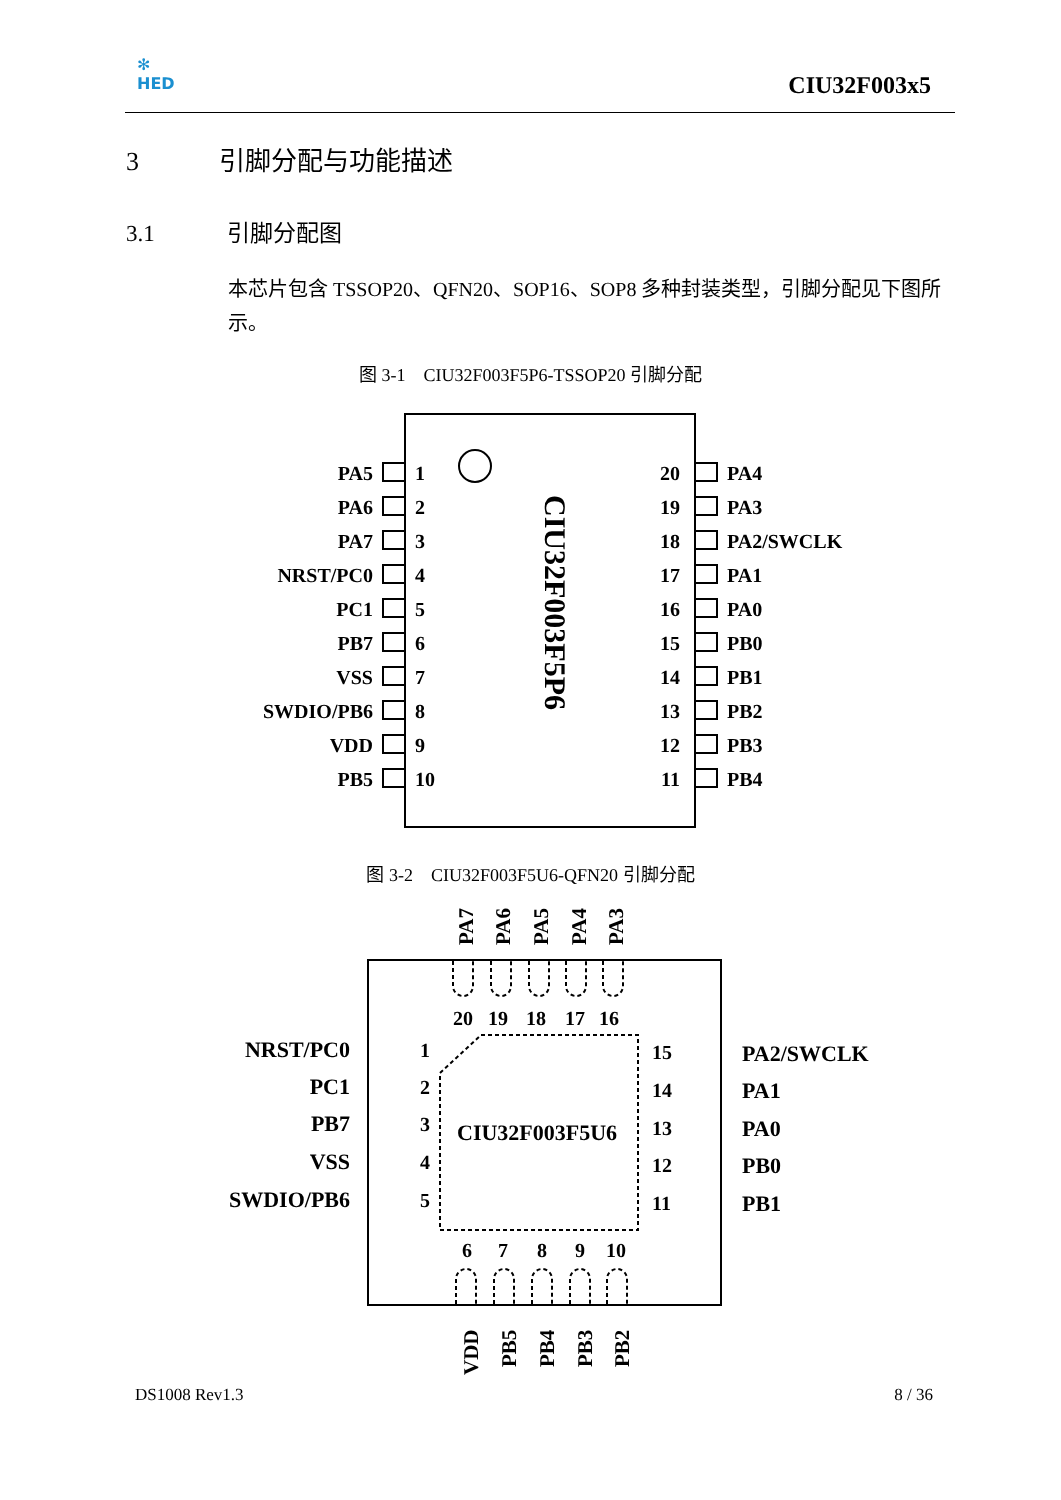✻
HED
CIU32F003x5
3 引脚分配与功能描述
3.1 引脚分配图
本芯片包含 TSSOP20、QFN20、SOP16、SOP8 多种封装类型，引脚分配见下图所示。
图 3-1 CIU32F003F5P6-TSSOP20 引脚分配
CIU32F003F5P6
PA5
PA6
PA7
NRST/PC0
PC1
PB7
VSS
SWDIO/PB6
VDD
PB5
20
19
18
17
16
15
14
13
12
11
1
2
3
4
5
6
7
8
9
10
PA4
PA3
PA2/SWCLK
PA1
PA0
PB0
PB1
PB2
PB3
PB4
图 3-2 CIU32F003F5U6-QFN20 引脚分配
PA7
PA6
PA5
PA4
PA3
20
19
18
17
16
6
7
8
9
10
CIU32F003F5U6
NRST/PC0
PC1
PB7
VSS
SWDIO/PB6
1
2
3
4
5
15
14
13
12
11
PA2/SWCLK
PA1
PA0
PB0
PB1
VDD
PB5
PB4
PB3
PB2
DS1008 Rev1.3 8 / 36